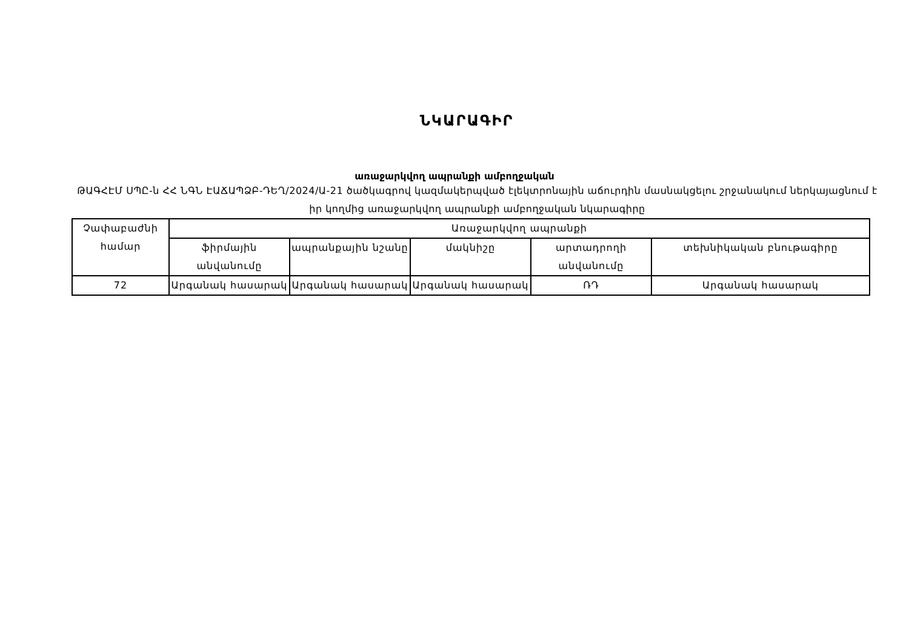ՆԿԱՐԱԳԻՐ
առաջարկվող ապրանքի ամբողջական
ԹԱԳՀԷՄ ՍՊԸ-ն ՀՀ ՆԳՆ ԷԱՃԱՊՁԲ-ԴԵՂ/2024/Ա-21 ծածկագրով կազմակերպված էլեկտրոնային աճուրդին մասնակցելու շրջանակում ներկայացնում է իր կողմից առաջարկվող ապրանքի ամբողջական նկարագիրը
| Չափաբաժնի համար | Առաջարկվող ապրանքի | | | | |
| | ֆիրմային անվանումը | ապրանքային նշանը | մակնիշը | արտադրողի անվանումը | տեխնիկական բնութագիրը |
| 72 | Արգանակ հասարակ | Արգանակ հասարակ | Արգանակ հասարակ | ՌԴ | Արգանակ հասարակ |